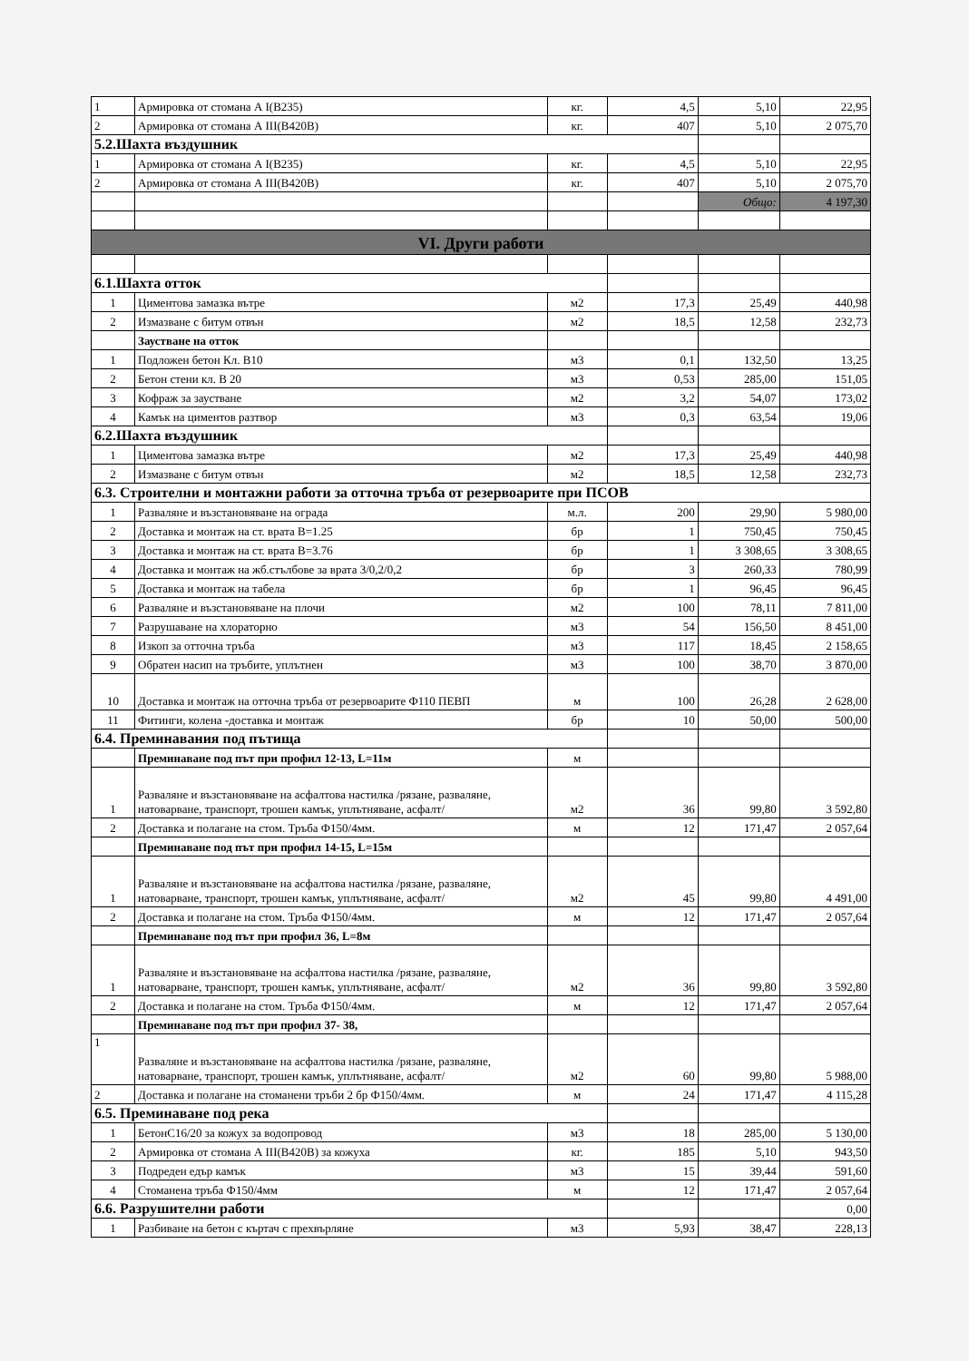| 1 | Армировка от стомана А I(В235) | кг. | 4,5 | 5,10 | 22,95 |
| 2 | Армировка от стомана А III(В420В) | кг. | 407 | 5,10 | 2 075,70 |
| 5.2.Шахта въздушник | | | | | |
| 1 | Армировка от стомана А I(В235) | кг. | 4,5 | 5,10 | 22,95 |
| 2 | Армировка от стомана А III(В420В) | кг. | 407 | 5,10 | 2 075,70 |
| | | | | Общо: | 4 197,30 |
| VI. Други работи | | | | | |
| 6.1.Шахта отток | | | | | |
| 1 | Циментова замазка вътре | м2 | 17,3 | 25,49 | 440,98 |
| 2 | Измазване с битум отвън | м2 | 18,5 | 12,58 | 232,73 |
| | Заустване на отток | | | | |
| 1 | Подложен бетон Кл. В10 | м3 | 0,1 | 132,50 | 13,25 |
| 2 | Бетон стени кл. В 20 | м3 | 0,53 | 285,00 | 151,05 |
| 3 | Кофраж за заустване | м2 | 3,2 | 54,07 | 173,02 |
| 4 | Камък на циментов разтвор | м3 | 0,3 | 63,54 | 19,06 |
| 6.2.Шахта въздушник | | | | | |
| 1 | Циментова замазка вътре | м2 | 17,3 | 25,49 | 440,98 |
| 2 | Измазване с битум отвън | м2 | 18,5 | 12,58 | 232,73 |
| 6.3. Строителни и монтажни работи за отточна тръба от резервоарите при ПСОВ | | | | | |
| 1 | Разваляне и възстановяване на ограда | м.л. | 200 | 29,90 | 5 980,00 |
| 2 | Доставка и монтаж на ст. врата В=1.25 | бр | 1 | 750,45 | 750,45 |
| 3 | Доставка и монтаж на ст. врата В=3.76 | бр | 1 | 3 308,65 | 3 308,65 |
| 4 | Доставка и монтаж на жб.стълбове за врата 3/0,2/0,2 | бр | 3 | 260,33 | 780,99 |
| 5 | Доставка и монтаж на табела | бр | 1 | 96,45 | 96,45 |
| 6 | Разваляне и възстановяване на плочи | м2 | 100 | 78,11 | 7 811,00 |
| 7 | Разрушаване на хлораторно | м3 | 54 | 156,50 | 8 451,00 |
| 8 | Изкоп за отточна тръба | м3 | 117 | 18,45 | 2 158,65 |
| 9 | Обратен насип на тръбите, уплътнен | м3 | 100 | 38,70 | 3 870,00 |
| 10 | Доставка и монтаж на отточна тръба от резервоарите Ф110 ПЕВП | м | 100 | 26,28 | 2 628,00 |
| 11 | Фитинги, колена -доставка и монтаж | бр | 10 | 50,00 | 500,00 |
| 6.4. Преминавания под пътища | | | | | |
| | Преминаване под път при профил 12-13, L=11м | м | | | |
| 1 | Разваляне и възстановяване на асфалтова настилка /рязане, разваляне, натоварване, транспорт, трошен камък, уплътняване, асфалт/ | м2 | 36 | 99,80 | 3 592,80 |
| 2 | Доставка и полагане на стом. Тръба Ф150/4мм. | м | 12 | 171,47 | 2 057,64 |
| | Преминаване под път при профил 14-15, L=15м | | | | |
| 1 | Разваляне и възстановяване на асфалтова настилка /рязане, разваляне, натоварване, транспорт, трошен камък, уплътняване, асфалт/ | м2 | 45 | 99,80 | 4 491,00 |
| 2 | Доставка и полагане на стом. Тръба Ф150/4мм. | м | 12 | 171,47 | 2 057,64 |
| | Преминаване под път при профил 36, L=8м | | | | |
| 1 | Разваляне и възстановяване на асфалтова настилка /рязане, разваляне, натоварване, транспорт, трошен камък, уплътняване, асфалт/ | м2 | 36 | 99,80 | 3 592,80 |
| 2 | Доставка и полагане на стом. Тръба Ф150/4мм. | м | 12 | 171,47 | 2 057,64 |
| | Преминаване под път при профил 37- 38, | | | | |
| 1 | Разваляне и възстановяване на асфалтова настилка /рязане, разваляне, натоварване, транспорт, трошен камък, уплътняване, асфалт/ | м2 | 60 | 99,80 | 5 988,00 |
| 2 | Доставка и полагане на стоманени тръби 2 бр Ф150/4мм. | м | 24 | 171,47 | 4 115,28 |
| 6.5. Преминаване под река | | | | | |
| 1 | БетонС16/20 за кожух за водопровод | м3 | 18 | 285,00 | 5 130,00 |
| 2 | Армировка от стомана А III(В420В) за кожуха | кг. | 185 | 5,10 | 943,50 |
| 3 | Подреден едър камък | м3 | 15 | 39,44 | 591,60 |
| 4 | Стоманена тръба Ф150/4мм | м | 12 | 171,47 | 2 057,64 |
| 6.6. Разрушителни работи | | | | | 0,00 |
| 1 | Разбиване на бетон с къртач с прехвърляне | м3 | 5,93 | 38,47 | 228,13 |